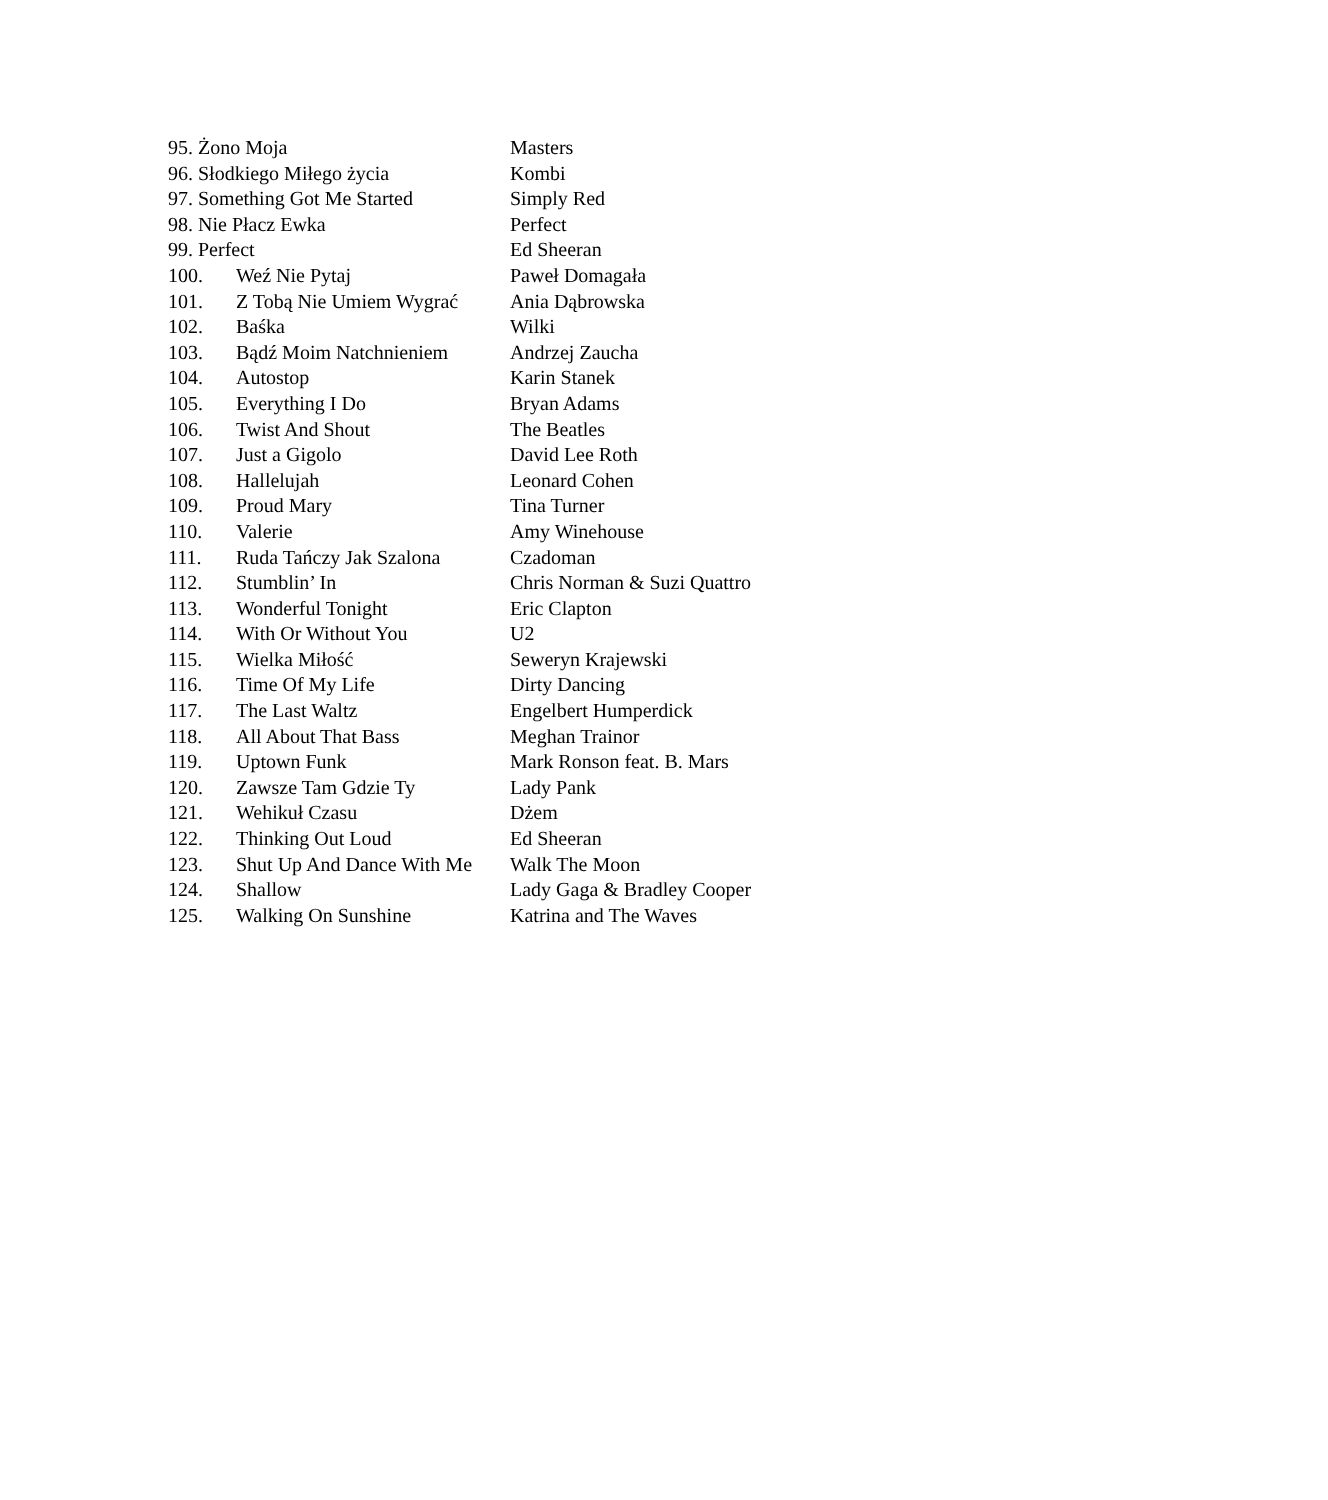95. Żono Moja Masters
96. Słodkiego Miłego życia Kombi
97. Something Got Me Started Simply Red
98. Nie Płacz Ewka Perfect
99. Perfect Ed Sheeran
100. Weź Nie Pytaj Paweł Domagała
101. Z Tobą Nie Umiem Wygrać Ania Dąbrowska
102. Baśka Wilki
103. Bądź Moim Natchnieniem Andrzej Zaucha
104. Autostop Karin Stanek
105. Everything I Do Bryan Adams
106. Twist And Shout The Beatles
107. Just a Gigolo David Lee Roth
108. Hallelujah Leonard Cohen
109. Proud Mary Tina Turner
110. Valerie Amy Winehouse
111. Ruda Tańczy Jak Szalona Czadoman
112. Stumblin’ In Chris Norman & Suzi Quattro
113. Wonderful Tonight Eric Clapton
114. With Or Without You U2
115. Wielka Miłość Seweryn Krajewski
116. Time Of My Life Dirty Dancing
117. The Last Waltz Engelbert Humperdick
118. All About That Bass Meghan Trainor
119. Uptown Funk Mark Ronson feat. B. Mars
120. Zawsze Tam Gdzie Ty Lady Pank
121. Wehikuł Czasu Dżem
122. Thinking Out Loud Ed Sheeran
123. Shut Up And Dance With Me Walk The Moon
124. Shallow Lady Gaga & Bradley Cooper
125. Walking On Sunshine Katrina and The Waves